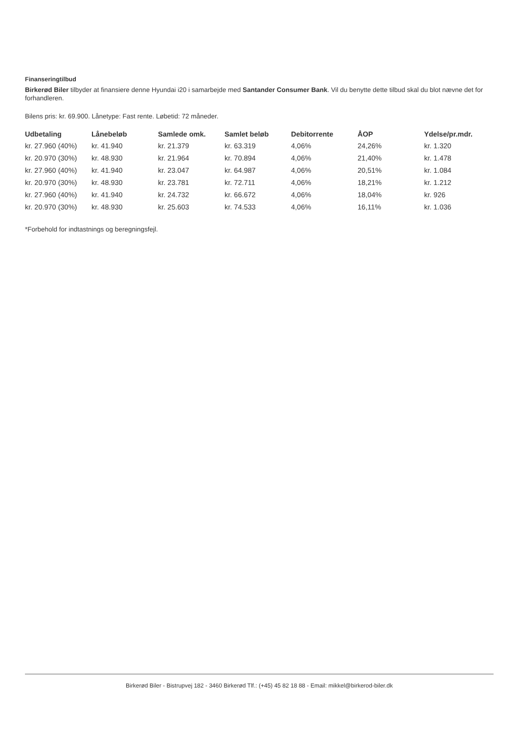Finanseringtilbud
Birkerød Biler tilbyder at finansiere denne Hyundai i20 i samarbejde med Santander Consumer Bank. Vil du benytte dette tilbud skal du blot nævne det for forhandleren.
Bilens pris: kr. 69.900. Lånetype: Fast rente. Løbetid: 72 måneder.
| Udbetaling | Lånebeløb | Samlede omk. | Samlet beløb | Debitorrente | ÅOP | Ydelse/pr.mdr. |
| --- | --- | --- | --- | --- | --- | --- |
| kr. 27.960 (40%) | kr. 41.940 | kr. 21.379 | kr. 63.319 | 4,06% | 24,26% | kr. 1.320 |
| kr. 20.970 (30%) | kr. 48.930 | kr. 21.964 | kr. 70.894 | 4,06% | 21,40% | kr. 1.478 |
| kr. 27.960 (40%) | kr. 41.940 | kr. 23.047 | kr. 64.987 | 4,06% | 20,51% | kr. 1.084 |
| kr. 20.970 (30%) | kr. 48.930 | kr. 23.781 | kr. 72.711 | 4,06% | 18,21% | kr. 1.212 |
| kr. 27.960 (40%) | kr. 41.940 | kr. 24.732 | kr. 66.672 | 4,06% | 18,04% | kr. 926 |
| kr. 20.970 (30%) | kr. 48.930 | kr. 25.603 | kr. 74.533 | 4,06% | 16,11% | kr. 1.036 |
*Forbehold for indtastnings og beregningsfejl.
Birkerød Biler - Bistrupvej 182 - 3460 Birkerød Tlf.: (+45) 45 82 18 88 - Email: mikkel@birkerod-biler.dk